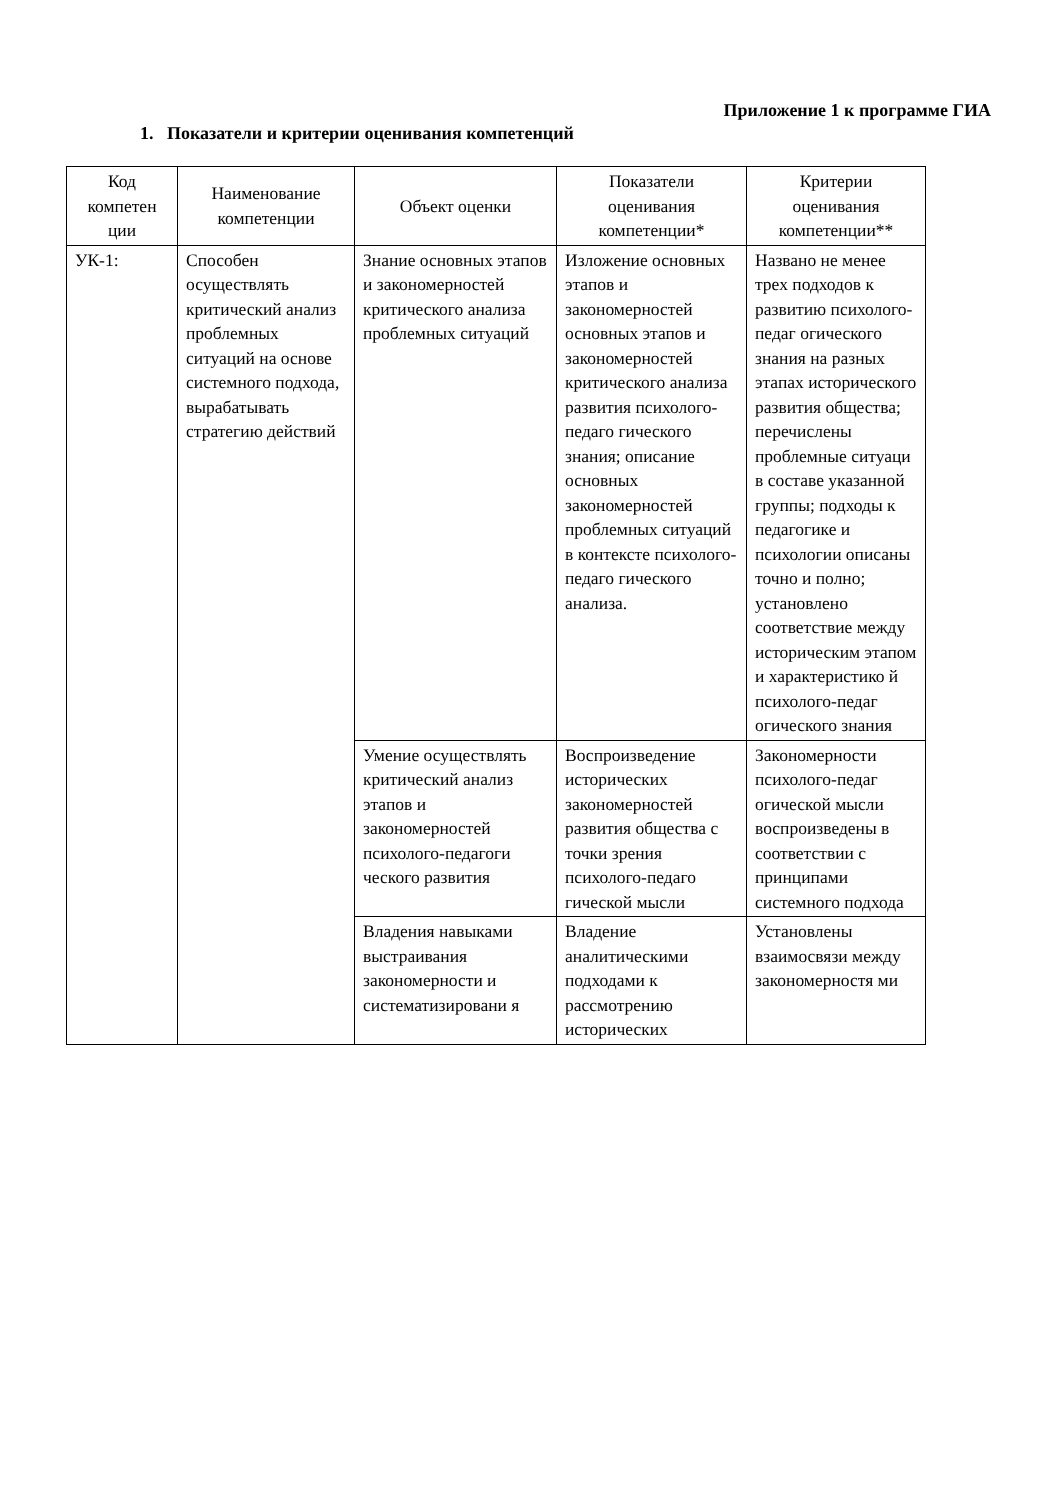Приложение 1 к программе ГИА
1. Показатели и критерии оценивания компетенций
| Код компетен ции | Наименование компетенции | Объект оценки | Показатели оценивания компетенции* | Критерии оценивания компетенции** |
| --- | --- | --- | --- | --- |
| УК-1: | Способен осуществлять критический анализ проблемных ситуаций на основе системного подхода, вырабатывать стратегию действий | Знание основных этапов и закономерностей критического анализа проблемных ситуаций | Изложение основных этапов и закономерностей основных этапов и закономерностей критического анализа развития психолого-педаго гического знания; описание основных закономерностей проблемных ситуаций в контексте психолого-педаго гического анализа. | Названо не менее трех подходов к развитию психолого-педаг огического знания на разных этапах исторического развития общества; перечислены проблемные ситуаци в составе указанной группы; подходы к педагогике и психологии описаны точно и полно; установлено соответствие между историческим этапом и характеристико й психолого-педаг огического знания |
| | | Умение осуществлять критический анализ этапов и закономерностей психолого-педагоги ческого развития | Воспроизведение исторических закономерностей развития общества с точки зрения психолого-педаго гической мысли | Закономерности психолого-педаг огической мысли воспроизведены в соответствии с принципами системного подхода |
| | | Владения навыками выстраивания закономерности и систематизировани я | Владение аналитическими подходами к рассмотрению исторических | Установлены взаимосвязи между закономерностя ми |